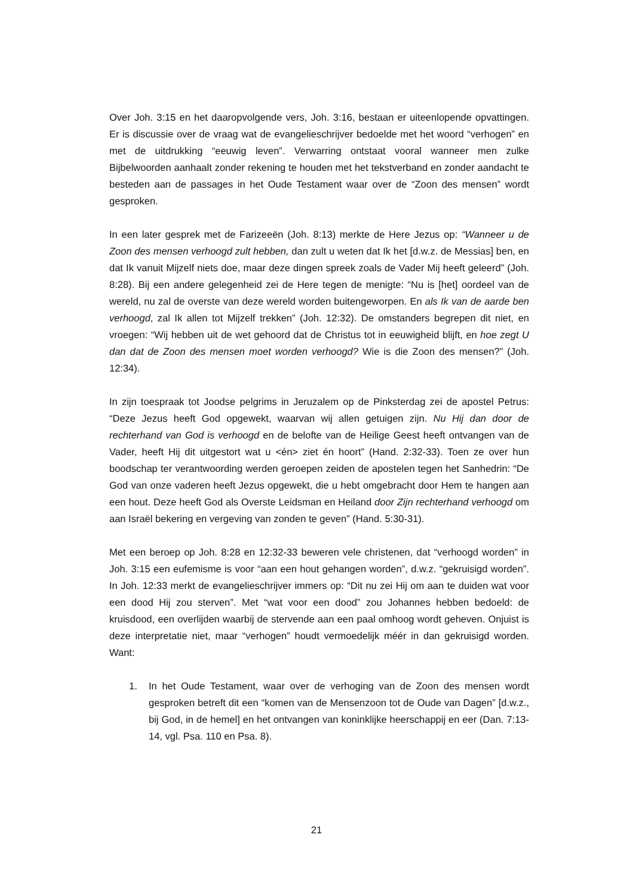Over Joh. 3:15 en het daaropvolgende vers, Joh. 3:16, bestaan er uiteenlopende opvattingen. Er is discussie over de vraag wat de evangelieschrijver bedoelde met het woord “verhogen” en met de uitdrukking “eeuwig leven”. Verwarring ontstaat vooral wanneer men zulke Bijbelwoorden aanhaalt zonder rekening te houden met het tekstverband en zonder aandacht te besteden aan de passages in het Oude Testament waar over de “Zoon des mensen” wordt gesproken.
In een later gesprek met de Farizeeën (Joh. 8:13) merkte de Here Jezus op: “Wanneer u de Zoon des mensen verhoogd zult hebben, dan zult u weten dat Ik het [d.w.z. de Messias] ben, en dat Ik vanuit Mijzelf niets doe, maar deze dingen spreek zoals de Vader Mij heeft geleerd” (Joh. 8:28). Bij een andere gelegenheid zei de Here tegen de menigte: “Nu is [het] oordeel van de wereld, nu zal de overste van deze wereld worden buitengeworpen. En als Ik van de aarde ben verhoogd, zal Ik allen tot Mijzelf trekken” (Joh. 12:32). De omstanders begrepen dit niet, en vroegen: “Wij hebben uit de wet gehoord dat de Christus tot in eeuwigheid blijft, en hoe zegt U dan dat de Zoon des mensen moet worden verhoogd? Wie is die Zoon des mensen?” (Joh. 12:34).
In zijn toespraak tot Joodse pelgrims in Jeruzalem op de Pinksterdag zei de apostel Petrus: “Deze Jezus heeft God opgewekt, waarvan wij allen getuigen zijn. Nu Hij dan door de rechterhand van God is verhoogd en de belofte van de Heilige Geest heeft ontvangen van de Vader, heeft Hij dit uitgestort wat u <én> ziet én hoort” (Hand. 2:32-33). Toen ze over hun boodschap ter verantwoording werden geroepen zeiden de apostelen tegen het Sanhedrin: “De God van onze vaderen heeft Jezus opgewekt, die u hebt omgebracht door Hem te hangen aan een hout. Deze heeft God als Overste Leidsman en Heiland door Zijn rechterhand verhoogd om aan Israël bekering en vergeving van zonden te geven” (Hand. 5:30-31).
Met een beroep op Joh. 8:28 en 12:32-33 beweren vele christenen, dat “verhoogd worden” in Joh. 3:15 een eufemisme is voor “aan een hout gehangen worden”, d.w.z. “gekruisigd worden”. In Joh. 12:33 merkt de evangelieschrijver immers op: “Dit nu zei Hij om aan te duiden wat voor een dood Hij zou sterven”. Met “wat voor een dood” zou Johannes hebben bedoeld: de kruisdood, een overlijden waarbij de stervende aan een paal omhoog wordt geheven. Onjuist is deze interpretatie niet, maar “verhogen” houdt vermoedelijk méér in dan gekruisigd worden. Want:
1. In het Oude Testament, waar over de verhoging van de Zoon des mensen wordt gesproken betreft dit een “komen van de Mensenzoon tot de Oude van Dagen” [d.w.z., bij God, in de hemel] en het ontvangen van koninklijke heerschappij en eer (Dan. 7:13-14, vgl. Psa. 110 en Psa. 8).
21